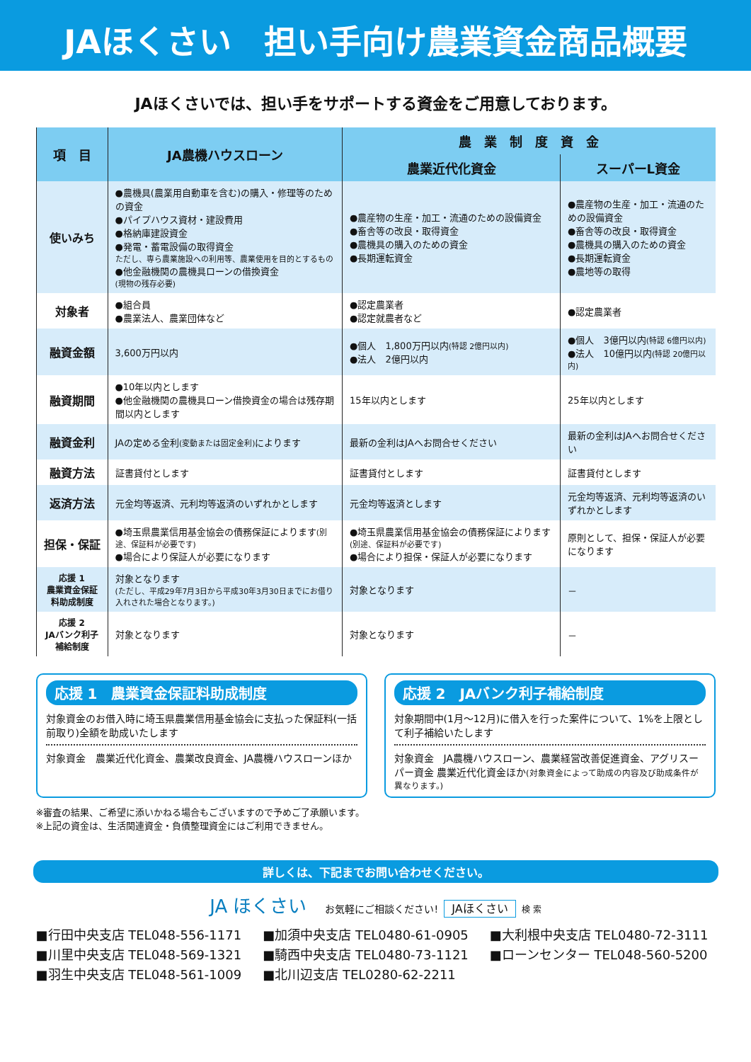JAほくさい　担い手向け農業資金商品概要
JAほくさいでは、担い手をサポートする資金をご用意しております。
| 項 目 | JA農機ハウスローン | 農 業 制 度 資 金 | |
| --- | --- | --- | --- |
| | | 農業近代化資金 | スーパーL資金 |
| 使いみち | ●農機具(農業用自動車を含む)の購入・修理等のための資金 ●パイプハウス資材・建設費用 ●格納庫建設資金 ●発電・蓄電設備の取得資金 ただし、専ら農業施設への利用等、農業使用を目的とするもの ●他金融機関の農機具ローンの借換資金 (現物の残存必要) | ●農産物の生産・加工・流通のための設備資金 ●畜舎等の改良・取得資金 ●農機具の購入のための資金 ●長期運転資金 | ●農産物の生産・加工・流通のための設備資金 ●畜舎等の改良・取得資金 ●農機具の購入のための資金 ●長期運転資金 ●農地等の取得 |
| 対象者 | ●組合員 ●農業法人、農業団体など | ●認定農業者 ●認定就農者など | ●認定農業者 |
| 融資金額 | 3,600万円以内 | ●個人 1,800万円以内 (特認 2億円以内) ●法人 2億円以内 | ●個人 3億円以内 (特認 6億円以内) ●法人 10億円以内 (特認 20億円以内) |
| 融資期間 | ●10年以内とします ●他金融機関の農機具ローン借換資金の場合は残存期間以内とします | 15年以内とします | 25年以内とします |
| 融資金利 | JAの定める金利 (変動または固定金利) によります | 最新の金利はJAへお問合せください | 最新の金利はJAへお問合せください |
| 融資方法 | 証書貸付とします | 証書貸付とします | 証書貸付とします |
| 返済方法 | 元金均等返済、元利均等返済のいずれかとします | 元金均等返済とします | 元金均等返済、元利均等返済のいずれかとします |
| 担保・保証 | ●埼玉県農業信用基金協会の債務保証によります (別途、保証料が必要です) ●場合により保証人が必要になります | ●埼玉県農業信用基金協会の債務保証によります (別途、保証料が必要です) ●場合により担保・保証人が必要になります | 原則として、担保・保証人が必要になります |
| 応援 1 農業資金保証料助成制度 | 対象となります (ただし、平成29年7月3日から平成30年3月30日までにお借り入れされた場合となります。) | 対象となります | － |
| 応援 2 JAバンク利子補給制度 | 対象となります | 対象となります | － |
応援 1　農業資金保証料助成制度
対象資金のお借入時に埼玉県農業信用基金協会に支払った保証料(一括前取り)全額を助成いたします
対象資金　農業近代化資金、農業改良資金、JA農機ハウスローンほか
応援 2　JAバンク利子補給制度
対象期間中(1月～12月)に借入を行った案件について、1%を上限として利子補給いたします
対象資金　JA農機ハウスローン、農業経営改善促進資金、アグリスーパー資金 農業近代化資金ほか(対象資金によって助成の内容及び助成条件が異なります。)
※審査の結果、ご希望に添いかねる場合もございますので予めご了承願います。
※上記の資金は、生活関連資金・負債整理資金にはご利用できません。
詳しくは、下記までお問い合わせください。
JA ほくさい　お気軽にご相談ください! JAほくさい 検 索
■行田中央支店 TEL048-556-1171
■加須中央支店 TEL0480-61-0905
■大利根中央支店 TEL0480-72-3111
■川里中央支店 TEL048-569-1321
■騎西中央支店 TEL0480-73-1121
■ローンセンター TEL048-560-5200
■羽生中央支店 TEL048-561-1009
■北川辺支店 TEL0280-62-2211